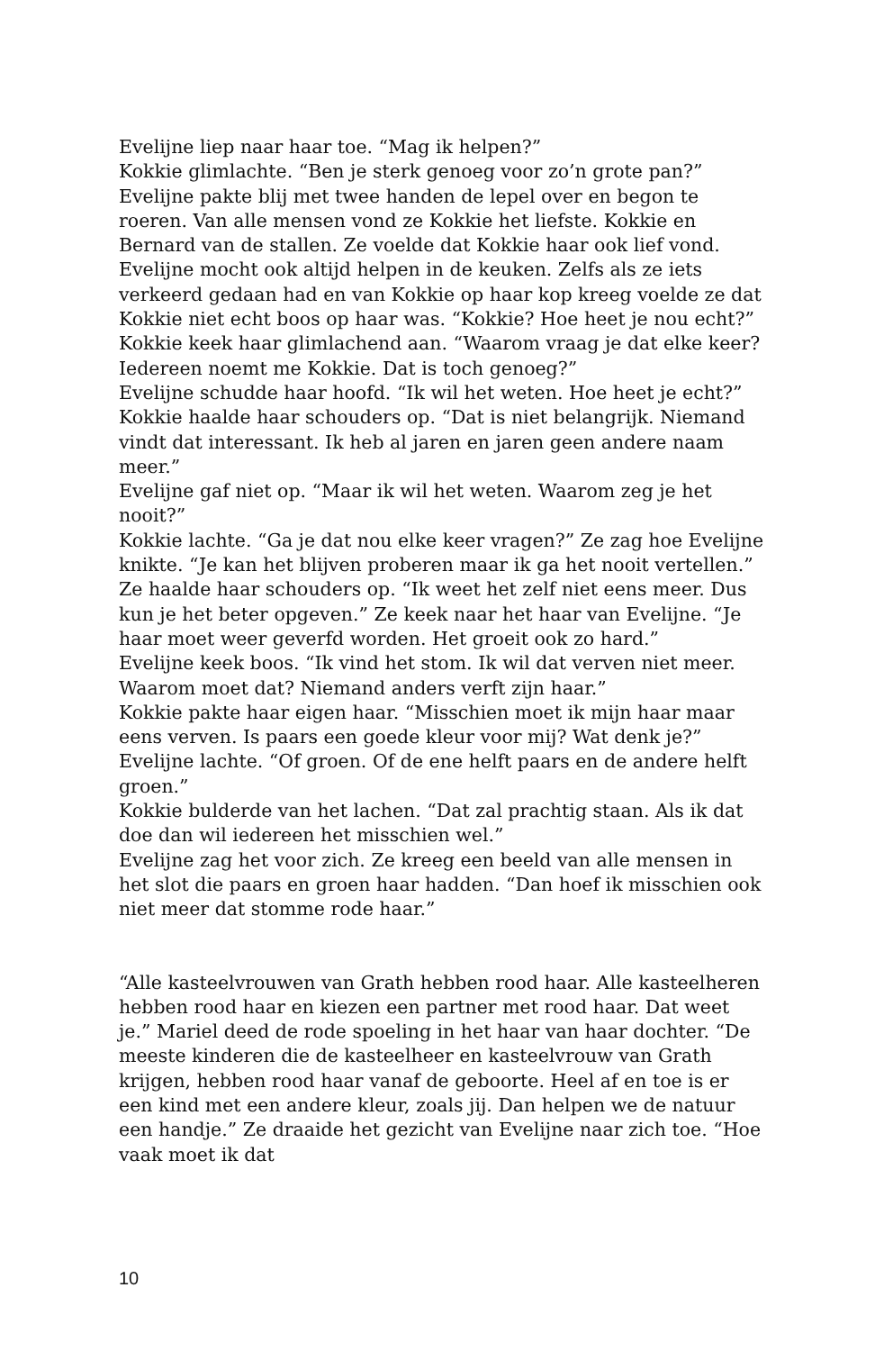Evelijne liep naar haar toe. “Mag ik helpen?”
Kokkie glimlachte. “Ben je sterk genoeg voor zo’n grote pan?”
Evelijne pakte blij met twee handen de lepel over en begon te roeren. Van alle mensen vond ze Kokkie het liefste. Kokkie en Bernard van de stallen. Ze voelde dat Kokkie haar ook lief vond. Evelijne mocht ook altijd helpen in de keuken. Zelfs als ze iets verkeerd gedaan had en van Kokkie op haar kop kreeg voelde ze dat Kokkie niet echt boos op haar was. “Kokkie? Hoe heet je nou echt?” Kokkie keek haar glimlachend aan. “Waarom vraag je dat elke keer? Iedereen noemt me Kokkie. Dat is toch genoeg?”
Evelijne schudde haar hoofd. “Ik wil het weten. Hoe heet je echt?”
Kokkie haalde haar schouders op. “Dat is niet belangrijk. Niemand vindt dat interessant. Ik heb al jaren en jaren geen andere naam meer.”
Evelijne gaf niet op. “Maar ik wil het weten. Waarom zeg je het nooit?”
Kokkie lachte. “Ga je dat nou elke keer vragen?” Ze zag hoe Evelijne knikte. “Je kan het blijven proberen maar ik ga het nooit vertellen.” Ze haalde haar schouders op. “Ik weet het zelf niet eens meer. Dus kun je het beter opgeven.” Ze keek naar het haar van Evelijne. “Je haar moet weer geverfd worden. Het groeit ook zo hard.”
Evelijne keek boos. “Ik vind het stom. Ik wil dat verven niet meer. Waarom moet dat? Niemand anders verft zijn haar.”
Kokkie pakte haar eigen haar. “Misschien moet ik mijn haar maar eens verven. Is paars een goede kleur voor mij? Wat denk je?”
Evelijne lachte. “Of groen. Of de ene helft paars en de andere helft groen.”
Kokkie bulderde van het lachen. “Dat zal prachtig staan. Als ik dat doe dan wil iedereen het misschien wel.”
Evelijne zag het voor zich. Ze kreeg een beeld van alle mensen in het slot die paars en groen haar hadden. “Dan hoef ik misschien ook niet meer dat stomme rode haar.”
“Alle kasteelvrouwen van Grath hebben rood haar. Alle kasteelheren hebben rood haar en kiezen een partner met rood haar. Dat weet je.” Mariel deed de rode spoeling in het haar van haar dochter. “De meeste kinderen die de kasteelheer en kasteelvrouw van Grath krijgen, hebben rood haar vanaf de geboorte. Heel af en toe is er een kind met een andere kleur, zoals jij. Dan helpen we de natuur een handje.” Ze draaide het gezicht van Evelijne naar zich toe. “Hoe vaak moet ik dat
10